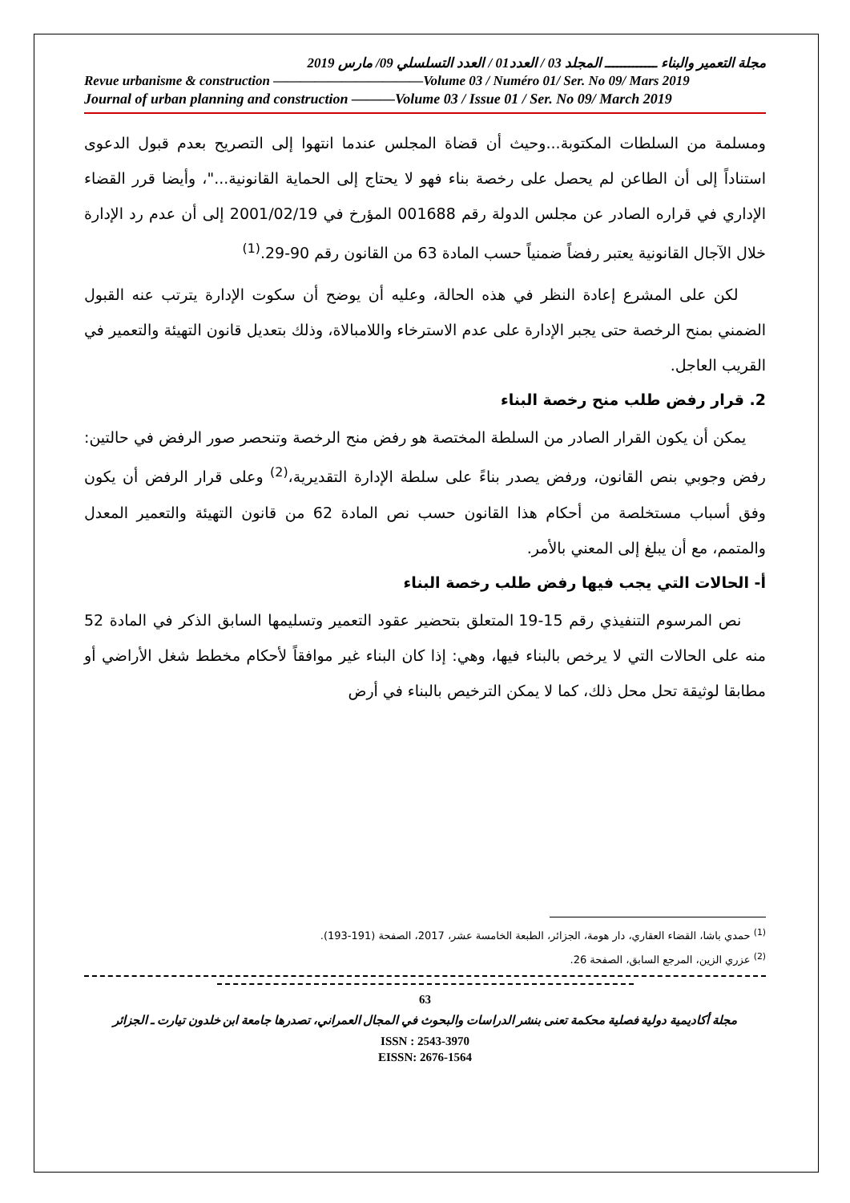مجلة التعمير والبناء ـــــــــــــ المجلد 03 / العدد01 / العدد التسلسلي 09/ مارس 2019
Revue urbanisme & construction ———————————Volume 03 / Numéro 01/ Ser. No 09/ Mars 2019
Journal of urban planning and construction ———Volume 03 / Issue 01 / Ser. No 09/ March 2019
ومسلمة من السلطات المكتوبة...وحيث أن قضاة المجلس عندما انتهوا إلى التصريح بعدم قبول الدعوى استناداً إلى أن الطاعن لم يحصل على رخصة بناء فهو لا يحتاج إلى الحماية القانونية..."، وأيضا قرر القضاء الإداري في قراره الصادر عن مجلس الدولة رقم 001688 المؤرخ في 2001/02/19 إلى أن عدم رد الإدارة خلال الآجال القانونية يعتبر رفضاً ضمنياً حسب المادة 63 من القانون رقم 90-29.<sup>(1)</sup>
لكن على المشرع إعادة النظر في هذه الحالة، وعليه أن يوضح أن سكوت الإدارة يترتب عنه القبول الضمني بمنح الرخصة حتى يجبر الإدارة على عدم الاسترخاء واللامبالاة، وذلك بتعديل قانون التهيئة والتعمير في القريب العاجل.
2. قرار رفض طلب منح رخصة البناء
يمكن أن يكون القرار الصادر من السلطة المختصة هو رفض منح الرخصة وتنحصر صور الرفض في حالتين: رفض وجوبي بنص القانون، ورفض يصدر بناءً على سلطة الإدارة التقديرية،<sup>(2)</sup> وعلى قرار الرفض أن يكون وفق أسباب مستخلصة من أحكام هذا القانون حسب نص المادة 62 من قانون التهيئة والتعمير المعدل والمتمم، مع أن يبلغ إلى المعني بالأمر.
أ- الحالات التي يجب فيها رفض طلب رخصة البناء
نص المرسوم التنفيذي رقم 15-19 المتعلق بتحضير عقود التعمير وتسليمها السابق الذكر في المادة 52 منه على الحالات التي لا يرخص بالبناء فيها، وهي: إذا كان البناء غير موافقاً لأحكام مخطط شغل الأراضي أو مطابقا لوثيقة تحل محل ذلك، كما لا يمكن الترخيص بالبناء في أرض
<sup>(1)</sup> حمدي باشا، القضاء العقاري، دار هومة، الجزائر، الطبعة الخامسة عشر، 2017، الصفحة (191-193).
<sup>(2)</sup> عزري الزين، المرجع السابق، الصفحة 26.
63
مجلة أكاديمية دولية فصلية محكمة تعنى بنشر الدراسات والبحوث في المجال العمراني، تصدرها جامعة ابن خلدون تيارت ـ الجزائر
ISSN : 2543-3970
EISSN: 2676-1564